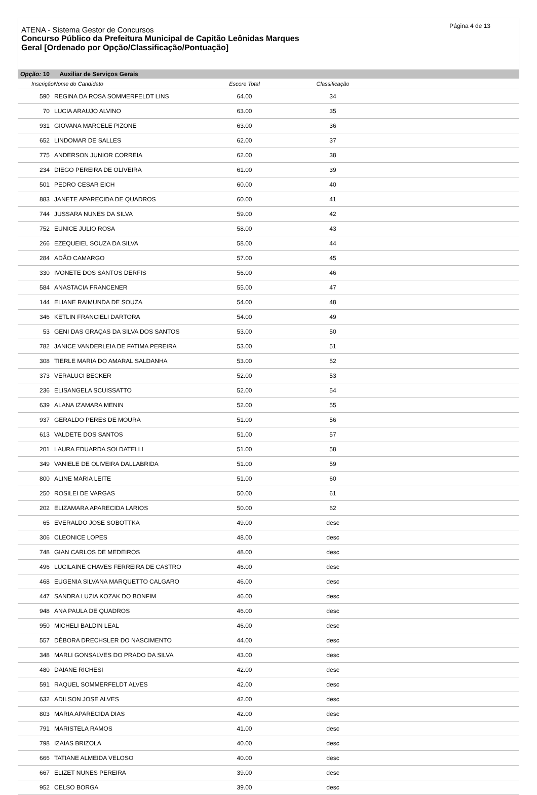Página 4 de 13
ATENA - Sistema Gestor de Concursos
Concurso Público da Prefeitura Municipal de Capitão Leônidas Marques
Geral [Ordenado por Opção/Classificação/Pontuação]
Opção: 10 Auxiliar de Serviços Gerais
| Inscrição | Nome do Candidato | Escore Total | Classificação | |
| --- | --- | --- | --- | --- |
| 590 | REGINA DA ROSA SOMMERFELDT LINS | 64.00 | 34 | |
| 70 | LUCIA ARAUJO ALVINO | 63.00 | 35 | |
| 931 | GIOVANA MARCELE PIZONE | 63.00 | 36 | |
| 652 | LINDOMAR DE SALLES | 62.00 | 37 | |
| 775 | ANDERSON JUNIOR CORREIA | 62.00 | 38 | |
| 234 | DIEGO PEREIRA DE OLIVEIRA | 61.00 | 39 | |
| 501 | PEDRO CESAR EICH | 60.00 | 40 | |
| 883 | JANETE APARECIDA DE QUADROS | 60.00 | 41 | |
| 744 | JUSSARA NUNES DA SILVA | 59.00 | 42 | |
| 752 | EUNICE JULIO ROSA | 58.00 | 43 | |
| 266 | EZEQUEIEL SOUZA DA SILVA | 58.00 | 44 | |
| 284 | ADÃO CAMARGO | 57.00 | 45 | |
| 330 | IVONETE DOS SANTOS DERFIS | 56.00 | 46 | |
| 584 | ANASTACIA FRANCENER | 55.00 | 47 | |
| 144 | ELIANE RAIMUNDA DE SOUZA | 54.00 | 48 | |
| 346 | KETLIN FRANCIELI DARTORA | 54.00 | 49 | |
| 53 | GENI DAS GRAÇAS DA SILVA DOS SANTOS | 53.00 | 50 | |
| 782 | JANICE VANDERLEIA DE FATIMA PEREIRA | 53.00 | 51 | |
| 308 | TIERLE MARIA DO AMARAL SALDANHA | 53.00 | 52 | |
| 373 | VERALUCI BECKER | 52.00 | 53 | |
| 236 | ELISANGELA SCUISSATTO | 52.00 | 54 | |
| 639 | ALANA IZAMARA MENIN | 52.00 | 55 | |
| 937 | GERALDO PERES DE MOURA | 51.00 | 56 | |
| 613 | VALDETE DOS SANTOS | 51.00 | 57 | |
| 201 | LAURA EDUARDA SOLDATELLI | 51.00 | 58 | |
| 349 | VANIELE DE OLIVEIRA DALLABRIDA | 51.00 | 59 | |
| 800 | ALINE MARIA LEITE | 51.00 | 60 | |
| 250 | ROSILEI DE VARGAS | 50.00 | 61 | |
| 202 | ELIZAMARA APARECIDA LARIOS | 50.00 | 62 | |
| 65 | EVERALDO JOSE SOBOTTKA | 49.00 | desc | |
| 306 | CLEONICE LOPES | 48.00 | desc | |
| 748 | GIAN CARLOS DE MEDEIROS | 48.00 | desc | |
| 496 | LUCILAINE CHAVES FERREIRA DE CASTRO | 46.00 | desc | |
| 468 | EUGENIA SILVANA MARQUETTO CALGARO | 46.00 | desc | |
| 447 | SANDRA LUZIA KOZAK DO BONFIM | 46.00 | desc | |
| 948 | ANA PAULA DE QUADROS | 46.00 | desc | |
| 950 | MICHELI BALDIN LEAL | 46.00 | desc | |
| 557 | DÉBORA DRECHSLER DO NASCIMENTO | 44.00 | desc | |
| 348 | MARLI GONSALVES DO PRADO DA SILVA | 43.00 | desc | |
| 480 | DAIANE RICHESI | 42.00 | desc | |
| 591 | RAQUEL SOMMERFELDT ALVES | 42.00 | desc | |
| 632 | ADILSON JOSE ALVES | 42.00 | desc | |
| 803 | MARIA APARECIDA DIAS | 42.00 | desc | |
| 791 | MARISTELA RAMOS | 41.00 | desc | |
| 798 | IZAIAS BRIZOLA | 40.00 | desc | |
| 666 | TATIANE ALMEIDA VELOSO | 40.00 | desc | |
| 667 | ELIZET NUNES PEREIRA | 39.00 | desc | |
| 952 | CELSO BORGA | 39.00 | desc | |